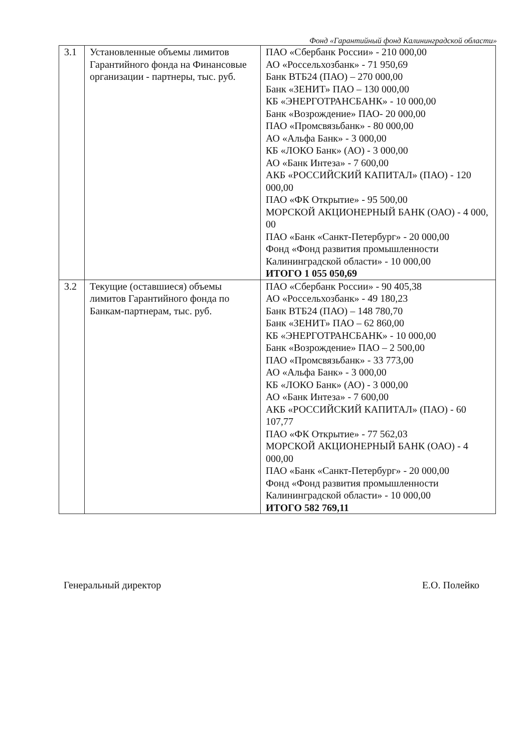Фонд «Гарантийный фонд Калининградской области»
| 3.1 | Установленные объемы лимитов Гарантийного фонда на Финансовые организации - партнеры, тыс. руб. | ПАО «Сбербанк России» - 210 000,00 АО «Россельхозбанк» - 71 950,69 Банк ВТБ24 (ПАО) – 270 000,00 Банк «ЗЕНИТ» ПАО – 130 000,00 КБ «ЭНЕРГОТРАНСБАНК» - 10 000,00 Банк «Возрождение» ПАО- 20 000,00 ПАО «Промсвязьбанк» - 80 000,00 АО «Альфа Банк» - 3 000,00 КБ «ЛОКО Банк» (АО) - 3 000,00 АО «Банк Интеза» - 7 600,00 АКБ «РОССИЙСКИЙ КАПИТАЛ» (ПАО) - 120 000,00 ПАО «ФК Открытие» - 95 500,00 МОРСКОЙ АКЦИОНЕРНЫЙ БАНК (ОАО) - 4 000, 00 ПАО «Банк «Санкт-Петербург» - 20 000,00 Фонд «Фонд развития промышленности Калининградской области» - 10 000,00 ИТОГО 1 055 050,69 |
| 3.2 | Текущие (оставшиеся) объемы лимитов Гарантийного фонда по Банкам-партнерам, тыс. руб. | ПАО «Сбербанк России» - 90 405,38 АО «Россельхозбанк» - 49 180,23 Банк ВТБ24 (ПАО) – 148 780,70 Банк «ЗЕНИТ» ПАО – 62 860,00 КБ «ЭНЕРГОТРАНСБАНК» - 10 000,00 Банк «Возрождение» ПАО – 2 500,00 ПАО «Промсвязьбанк» - 33 773,00 АО «Альфа Банк» - 3 000,00 КБ «ЛОКО Банк» (АО) - 3 000,00 АО «Банк Интеза» - 7 600,00 АКБ «РОССИЙСКИЙ КАПИТАЛ» (ПАО) - 60 107,77 ПАО «ФК Открытие» - 77 562,03 МОРСКОЙ АКЦИОНЕРНЫЙ БАНК (ОАО) - 4 000,00 ПАО «Банк «Санкт-Петербург» - 20 000,00 Фонд «Фонд развития промышленности Калининградской области» - 10 000,00 ИТОГО 582 769,11 |
Генеральный директор Е.О. Полейко